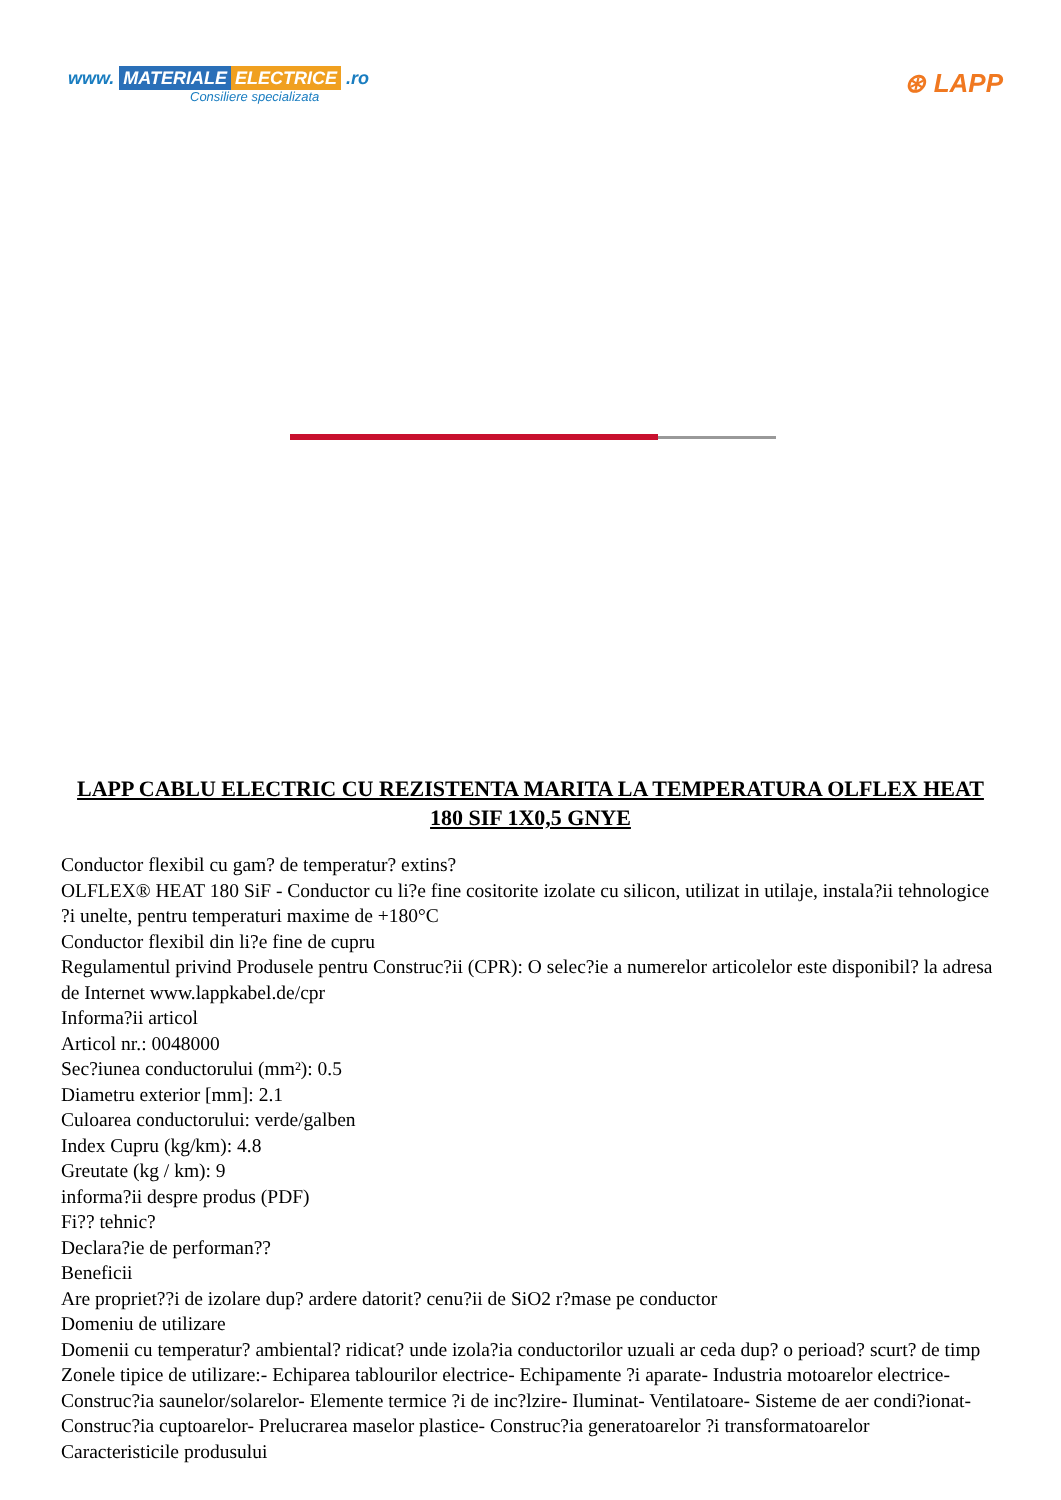www. MATERIALE ELECTRICE .ro
Consiliere specializata
⊛ LAPP
LAPP CABLU ELECTRIC CU REZISTENTA MARITA LA TEMPERATURA OLFLEX HEAT 180 SIF 1X0,5 GNYE
Conductor flexibil cu gam? de temperatur? extins?
OLFLEX® HEAT 180 SiF - Conductor cu li?e fine cositorite izolate cu silicon, utilizat in utilaje, instala?ii tehnologice ?i unelte, pentru temperaturi maxime de +180°C
Conductor flexibil din li?e fine de cupru
Regulamentul privind Produsele pentru Construc?ii (CPR): O selec?ie a numerelor articolelor este disponibil? la adresa de Internet www.lappkabel.de/cpr
Informa?ii articol
Articol nr.: 0048000
Sec?iunea conductorului (mm²): 0.5
Diametru exterior [mm]: 2.1
Culoarea conductorului: verde/galben
Index Cupru (kg/km): 4.8
Greutate (kg / km): 9
informa?ii despre produs (PDF)
Fi?? tehnic?
Declara?ie de performan??
Beneficii
Are propriet??i de izolare dup? ardere datorit? cenu?ii de SiO2 r?mase pe conductor
Domeniu de utilizare
Domenii cu temperatur? ambiental? ridicat? unde izola?ia conductorilor uzuali ar ceda dup? o perioad? scurt? de timp
Zonele tipice de utilizare:- Echiparea tablourilor electrice- Echipamente ?i aparate- Industria motoarelor electrice- Construc?ia saunelor/solarelor- Elemente termice ?i de inc?lzire- Iluminat- Ventilatoare- Sisteme de aer condi?ionat- Construc?ia cuptoarelor- Prelucrarea maselor plastice- Construc?ia generatoarelor ?i transformatoarelor
Caracteristicile produsului